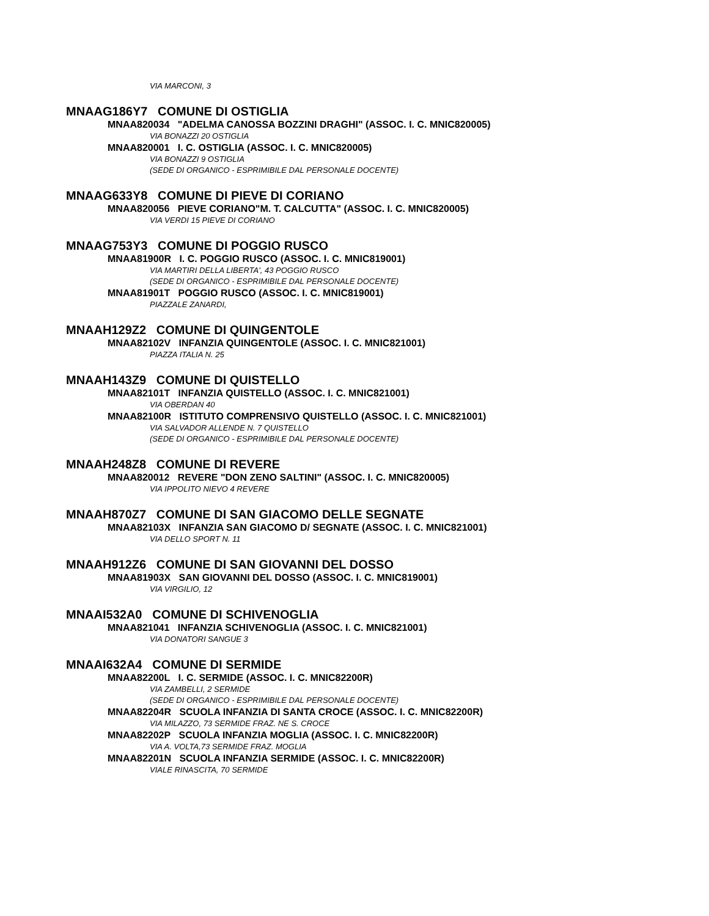VIA MARCONI, 3
MNAAG186Y7 COMUNE DI OSTIGLIA
MNAA820034 "ADELMA CANOSSA BOZZINI DRAGHI" (ASSOC. I. C. MNIC820005)
VIA BONAZZI 20 OSTIGLIA
MNAA820001 I. C. OSTIGLIA (ASSOC. I. C. MNIC820005)
VIA BONAZZI 9 OSTIGLIA
(SEDE DI ORGANICO - ESPRIMIBILE DAL PERSONALE DOCENTE)
MNAAG633Y8 COMUNE DI PIEVE DI CORIANO
MNAA820056 PIEVE CORIANO"M. T. CALCUTTA" (ASSOC. I. C. MNIC820005)
VIA VERDI 15 PIEVE DI CORIANO
MNAAG753Y3 COMUNE DI POGGIO RUSCO
MNAA81900R I. C. POGGIO RUSCO (ASSOC. I. C. MNIC819001)
VIA MARTIRI DELLA LIBERTA', 43 POGGIO RUSCO
(SEDE DI ORGANICO - ESPRIMIBILE DAL PERSONALE DOCENTE)
MNAA81901T POGGIO RUSCO (ASSOC. I. C. MNIC819001)
PIAZZALE ZANARDI,
MNAAH129Z2 COMUNE DI QUINGENTOLE
MNAA82102V INFANZIA QUINGENTOLE (ASSOC. I. C. MNIC821001)
PIAZZA ITALIA N. 25
MNAAH143Z9 COMUNE DI QUISTELLO
MNAA82101T INFANZIA QUISTELLO (ASSOC. I. C. MNIC821001)
VIA OBERDAN 40
MNAA82100R ISTITUTO COMPRENSIVO QUISTELLO (ASSOC. I. C. MNIC821001)
VIA SALVADOR ALLENDE N. 7 QUISTELLO
(SEDE DI ORGANICO - ESPRIMIBILE DAL PERSONALE DOCENTE)
MNAAH248Z8 COMUNE DI REVERE
MNAA820012 REVERE "DON ZENO SALTINI" (ASSOC. I. C. MNIC820005)
VIA IPPOLITO NIEVO 4 REVERE
MNAAH870Z7 COMUNE DI SAN GIACOMO DELLE SEGNATE
MNAA82103X INFANZIA SAN GIACOMO D/ SEGNATE (ASSOC. I. C. MNIC821001)
VIA DELLO SPORT N. 11
MNAAH912Z6 COMUNE DI SAN GIOVANNI DEL DOSSO
MNAA81903X SAN GIOVANNI DEL DOSSO (ASSOC. I. C. MNIC819001)
VIA VIRGILIO, 12
MNAAI532A0 COMUNE DI SCHIVENOGLIA
MNAA821041 INFANZIA SCHIVENOGLIA (ASSOC. I. C. MNIC821001)
VIA DONATORI SANGUE 3
MNAAI632A4 COMUNE DI SERMIDE
MNAA82200L I. C. SERMIDE (ASSOC. I. C. MNIC82200R)
VIA ZAMBELLI, 2 SERMIDE
(SEDE DI ORGANICO - ESPRIMIBILE DAL PERSONALE DOCENTE)
MNAA82204R SCUOLA INFANZIA DI SANTA CROCE (ASSOC. I. C. MNIC82200R)
VIA MILAZZO, 73 SERMIDE FRAZ. NE S. CROCE
MNAA82202P SCUOLA INFANZIA MOGLIA (ASSOC. I. C. MNIC82200R)
VIA A. VOLTA,73 SERMIDE FRAZ. MOGLIA
MNAA82201N SCUOLA INFANZIA SERMIDE (ASSOC. I. C. MNIC82200R)
VIALE RINASCITA, 70 SERMIDE